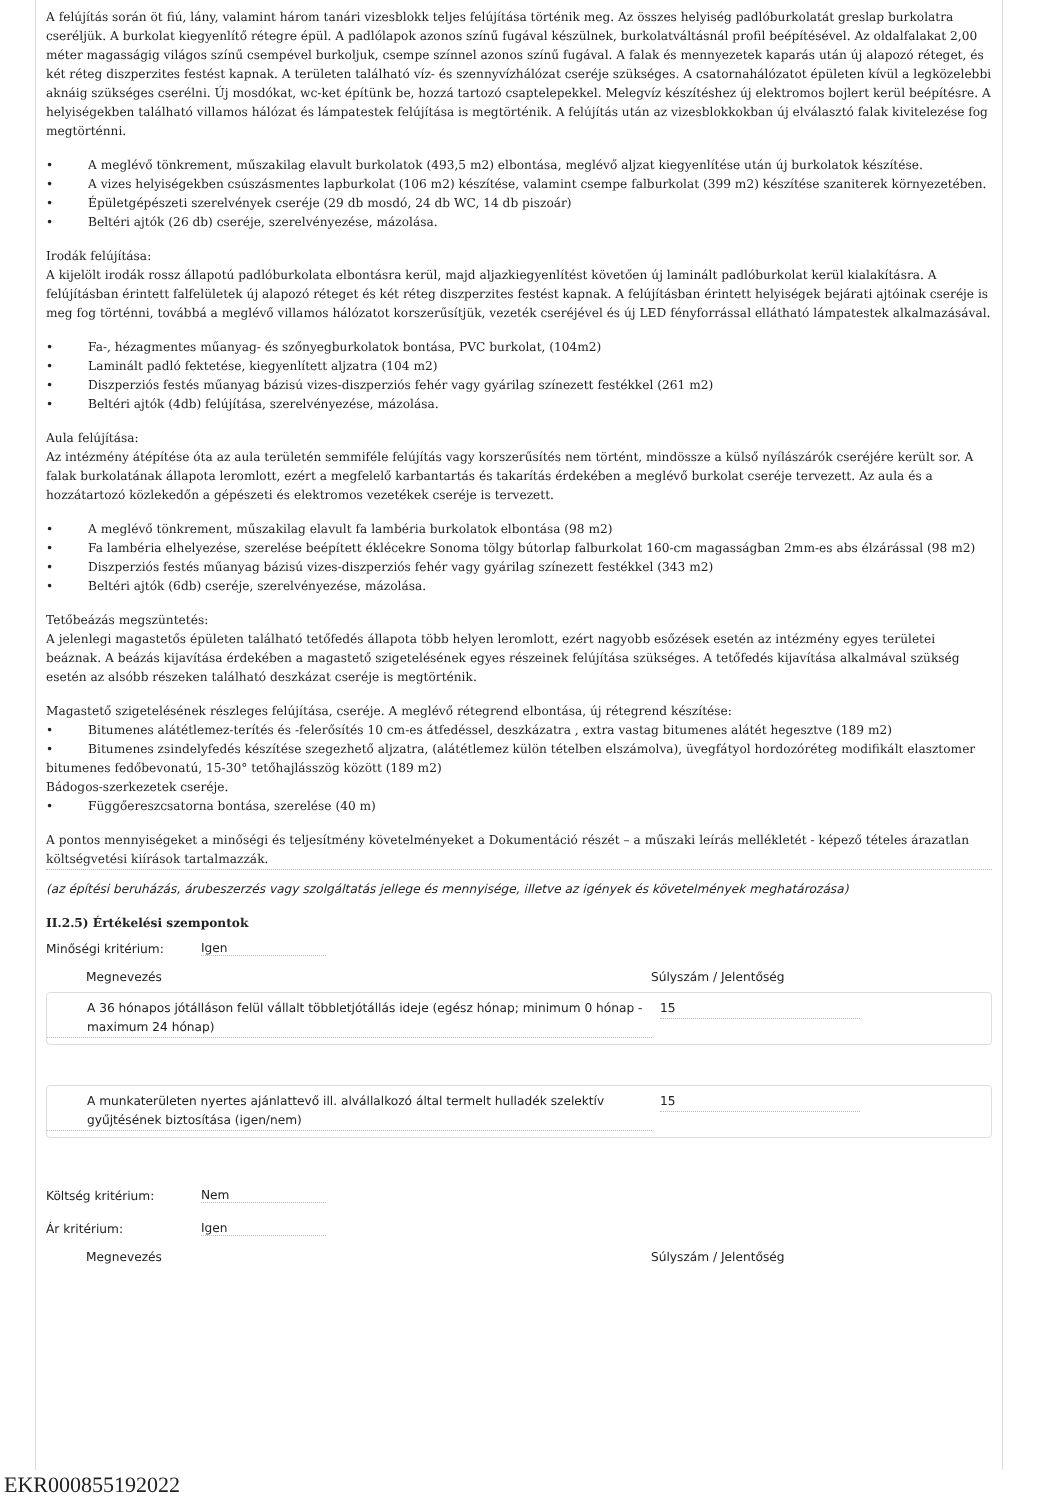A felújítás során öt fiú, lány, valamint három tanári vizesblokk teljes felújítása történik meg. Az összes helyiség padlóburkolatát greslap burkolatra cseréljük. A burkolat kiegyenlítő rétegre épül. A padlólapok azonos színű fugával készülnek, burkolatváltásnál profil beépítésével. Az oldalfalakat 2,00 méter magasságig világos színű csempével burkoljuk, csempe színnel azonos színű fugával. A falak és mennyezetek kaparás után új alapozó réteget, és két réteg diszperzites festést kapnak. A területen található víz- és szennyvízhálózat cseréje szükséges. A csatornahálózatot épületen kívül a legközelebbi aknáig szükséges cserélni. Új mosdókat, wc-ket építünk be, hozzá tartozó csaptelepekkel. Melegvíz készítéshez új elektromos bojlert kerül beépítésre. A helyiségekben található villamos hálózat és lámpatestek felújítása is megtörténik. A felújítás után az vizesblokkokban új elválasztó falak kivitelezése fog megtörténni.
• A meglévő tönkrement, műszakilag elavult burkolatok (493,5 m2) elbontása, meglévő aljzat kiegyenlítése után új burkolatok készítése.
• A vizes helyiségekben csúszásmentes lapburkolat (106 m2) készítése, valamint csempe falburkolat (399 m2) készítése szaniterek környezetében.
• Épületgépészeti szerelvények cseréje (29 db mosdó, 24 db WC, 14 db piszoár)
• Beltéri ajtók (26 db) cseréje, szerelvényezése, mázolása.
Irodák felújítása:
A kijelölt irodák rossz állapotú padlóburkolata elbontásra kerül, majd aljazkiegyenlítést követően új laminált padlóburkolat kerül kialakításra. A felújításban érintett falfelületek új alapozó réteget és két réteg diszperzites festést kapnak. A felújításban érintett helyiségek bejárati ajtóinak cseréje is meg fog történni, továbbá a meglévő villamos hálózatot korszerűsítjük, vezeték cseréjével és új LED fényforrással ellátható lámpatestek alkalmazásával.
• Fa-, hézagmentes műanyag- és szőnyegburkolatok bontása, PVC burkolat, (104m2)
• Laminált padló fektetése, kiegyenlített aljzatra (104 m2)
• Diszperziós festés műanyag bázisú vizes-diszperziós fehér vagy gyárilag színezett festékkel (261 m2)
• Beltéri ajtók (4db) felújítása, szerelvényezése, mázolása.
Aula felújítása:
Az intézmény átépítése óta az aula területén semmiféle felújítás vagy korszerűsítés nem történt, mindössze a külső nyílászárók cseréjére került sor. A falak burkolatának állapota leromlott, ezért a megfelelő karbantartás és takarítás érdekében a meglévő burkolat cseréje tervezett. Az aula és a hozzátartozó közlekedőn a gépészeti és elektromos vezetékek cseréje is tervezett.
• A meglévő tönkrement, műszakilag elavult fa lambéria burkolatok elbontása (98 m2)
• Fa lambéria elhelyezése, szerelése beépített éklécekre Sonoma tölgy bútorlap falburkolat 160-cm magasságban 2mm-es abs élzárással (98 m2)
• Diszperziós festés műanyag bázisú vizes-diszperziós fehér vagy gyárilag színezett festékkel (343 m2)
• Beltéri ajtók (6db) cseréje, szerelvényezése, mázolása.
Tetőbeázás megszüntetés:
A jelenlegi magastetős épületen található tetőfedés állapota több helyen leromlott, ezért nagyobb esőzések esetén az intézmény egyes területei beáznak. A beázás kijavítása érdekében a magastető szigetelésének egyes részeinek felújítása szükséges. A tetőfedés kijavítása alkalmával szükség esetén az alsóbb részeken található deszkázat cseréje is megtörténik.
Magastető szigetelésének részleges felújítása, cseréje. A meglévő rétegrend elbontása, új rétegrend készítése:
• Bitumenes alátétlemez-terítés és -felerősítés 10 cm-es átfedéssel, deszkázatra , extra vastag bitumenes alátét hegesztve (189 m2)
• Bitumenes zsindelyfedés készítése szegezhető aljzatra, (alátétlemez külön tételben elszámolva), üvegfátyol hordozóréteg modifikált elasztomer bitumenes fedőbevonatú, 15-30° tetőhajlásszög között (189 m2)
Bádogos-szerkezetek cseréje.
• Függőereszcsatorna bontása, szerelése (40 m)
A pontos mennyiségeket a minőségi és teljesítmény követelményeket a Dokumentáció részét – a műszaki leírás mellékletét - képező tételes árazatlan költségvetési kiírások tartalmazzák.
(az építési beruházás, árubeszerzés vagy szolgáltatás jellege és mennyisége, illetve az igények és követelmények meghatározása)
II.2.5) Értékelési szempontok
Minőségi kritérium:
Igen
Megnevezés Súlyszám / Jelentőség
A 36 hónapos jótálláson felül vállalt többletjótállás ideje (egész hónap; minimum 0 hónap - maximum 24 hónap)
15
A munkaterületen nyertes ajánlattevő ill. alvállalkozó által termelt hulladék szelektív gyűjtésének biztosítása (igen/nem)
15
Költség kritérium:
Nem
Ár kritérium:
Igen
Megnevezés Súlyszám / Jelentőség
EKR000855192022